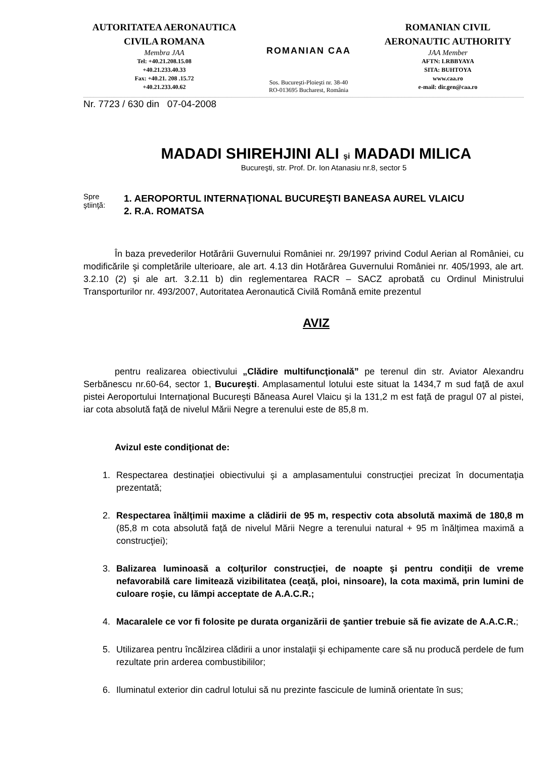AUTORITATEA AERONAUTICA
CIVILA ROMANA
Membra JAA
Tel: +40.21.208.15.08
+40.21.233.40.33
Fax: +40.21. 208 .15.72
+40.21.233.40.62
ROMANIAN CAA
Sos. Bucureşti-Ploieşti nr. 38-40
RO-013695 Bucharest, România
ROMANIAN CIVIL
AERONAUTIC AUTHORITY
JAA Member
AFTN: LRBBYAYA
SITA: BUHTOYA
www.caa.ro
e-mail: dir.gen@caa.ro
Nr. 7723 / 630 din 07-04-2008
MADADI SHIREHJINI ALI şi MADADI MILICA
Bucureşti, str. Prof. Dr. Ion Atanasiu nr.8, sector 5
Spre
ştiinţă:
1. AEROPORTUL INTERNAŢIONAL BUCUREŞTI BANEASA AUREL VLAICU
2. R.A. ROMATSA
În baza prevederilor Hotărârii Guvernului României nr. 29/1997 privind Codul Aerian al României, cu modificările şi completările ulterioare, ale art. 4.13 din Hotărârea Guvernului României nr. 405/1993, ale art. 3.2.10 (2) şi ale art. 3.2.11 b) din reglementarea RACR – SACZ aprobată cu Ordinul Ministrului Transporturilor nr. 493/2007, Autoritatea Aeronautică Civilă Română emite prezentul
AVIZ
pentru realizarea obiectivului „Clădire multifuncţională” pe terenul din str. Aviator Alexandru Serbănescu nr.60-64, sector 1, Bucureşti. Amplasamentul lotului este situat la 1434,7 m sud faţă de axul pistei Aeroportului Internaţional Bucureşti Băneasa Aurel Vlaicu şi la 131,2 m est faţă de pragul 07 al pistei, iar cota absolută faţă de nivelul Mării Negre a terenului este de 85,8 m.
Avizul este condiţionat de:
1. Respectarea destinaţiei obiectivului şi a amplasamentului construcţiei precizat în documentaţia prezentată;
2. Respectarea înălţimii maxime a clădirii de 95 m, respectiv cota absolută maximă de 180,8 m (85,8 m cota absolută faţă de nivelul Mării Negre a terenului natural + 95 m înălţimea maximă a construcţiei);
3. Balizarea luminoasă a colţurilor construcţiei, de noapte şi pentru condiţii de vreme nefavorabilă care limitează vizibilitatea (ceaţă, ploi, ninsoare), la cota maximă, prin lumini de culoare roşie, cu lămpi acceptate de A.A.C.R.;
4. Macaralele ce vor fi folosite pe durata organizării de şantier trebuie să fie avizate de A.A.C.R.;
5. Utilizarea pentru încălzirea clădirii a unor instalaţii şi echipamente care să nu producă perdele de fum rezultate prin arderea combustibililor;
6. Iluminatul exterior din cadrul lotului să nu prezinte fascicule de lumină orientate în sus;